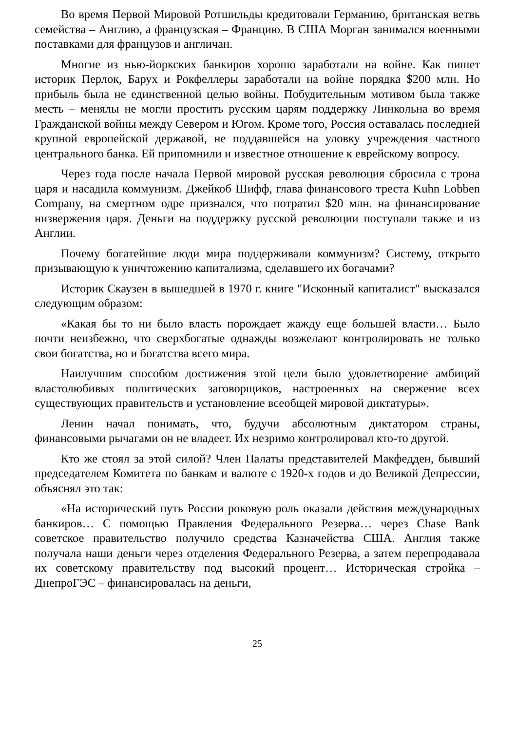Во время Первой Мировой Ротшильды кредитовали Германию, британская ветвь семейства – Англию, а французская – Францию. В США Морган занимался военными поставками для французов и англичан.
Многие из нью-йоркских банкиров хорошо заработали на войне. Как пишет историк Перлок, Барух и Рокфеллеры заработали на войне порядка $200 млн. Но прибыль была не единственной целью войны. Побудительным мотивом была также месть – менялы не могли простить русским царям поддержку Линкольна во время Гражданской войны между Севером и Югом. Кроме того, Россия оставалась последней крупной европейской державой, не поддавшейся на уловку учреждения частного центрального банка. Ей припомнили и известное отношение к еврейскому вопросу.
Через года после начала Первой мировой русская революция сбросила с трона царя и насадила коммунизм. Джейкоб Шифф, глава финансового треста Kuhn Lobben Company, на смертном одре признался, что потратил $20 млн. на финансирование низвержения царя. Деньги на поддержку русской революции поступали также и из Англии.
Почему богатейшие люди мира поддерживали коммунизм? Систему, открыто призывающую к уничтожению капитализма, сделавшего их богачами?
Историк Скаузен в вышедшей в 1970 г. книге "Исконный капиталист" высказался следующим образом:
«Какая бы то ни было власть порождает жажду еще большей власти… Было почти неизбежно, что сверхбогатые однажды возжелают контролировать не только свои богатства, но и богатства всего мира.
Наилучшим способом достижения этой цели было удовлетворение амбиций властолюбивых политических заговорщиков, настроенных на свержение всех существующих правительств и установление всеобщей мировой диктатуры».
Ленин начал понимать, что, будучи абсолютным диктатором страны, финансовыми рычагами он не владеет. Их незримо контролировал кто-то другой.
Кто же стоял за этой силой? Член Палаты представителей Макфедден, бывший председателем Комитета по банкам и валюте с 1920-х годов и до Великой Депрессии, объяснял это так:
«На исторический путь России роковую роль оказали действия международных банкиров… С помощью Правления Федерального Резерва… через Chase Bank советское правительство получило средства Казначейства США. Англия также получала наши деньги через отделения Федерального Резерва, а затем перепродавала их советскому правительству под высокий процент… Историческая стройка – ДнепроГЭС – финансировалась на деньги,
25